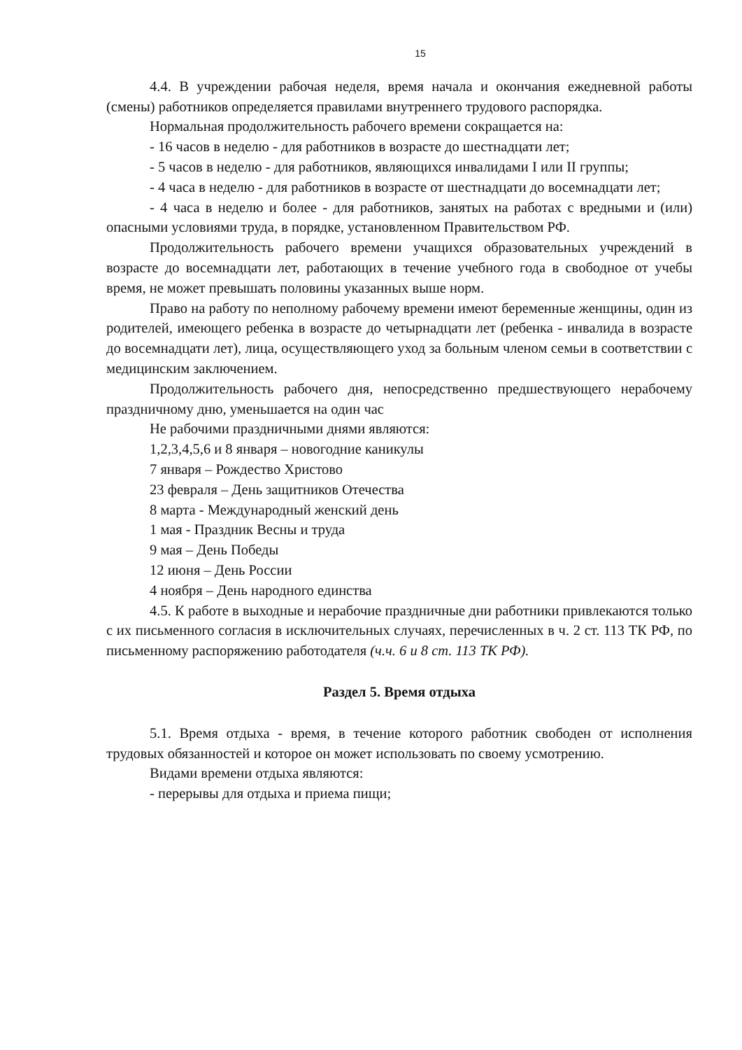15
4.4. В учреждении рабочая неделя, время начала и окончания ежедневной работы (смены) работников определяется правилами внутреннего трудового распорядка.
Нормальная продолжительность рабочего времени сокращается на:
- 16 часов в неделю - для работников в возрасте до шестнадцати лет;
- 5 часов в неделю - для работников, являющихся инвалидами I или II группы;
- 4 часа в неделю - для работников в возрасте от шестнадцати до восемнадцати лет;
- 4 часа в неделю и более - для работников, занятых на работах с вредными и (или) опасными условиями труда, в порядке, установленном Правительством РФ.
Продолжительность рабочего времени учащихся образовательных учреждений в возрасте до восемнадцати лет, работающих в течение учебного года в свободное от учебы время, не может превышать половины указанных выше норм.
Право на работу по неполному рабочему времени имеют беременные женщины, один из родителей, имеющего ребенка в возрасте до четырнадцати лет (ребенка - инвалида в возрасте до восемнадцати лет), лица, осуществляющего уход за больным членом семьи в соответствии с медицинским заключением.
Продолжительность рабочего дня, непосредственно предшествующего нерабочему праздничному дню, уменьшается на один час
Не рабочими праздничными днями являются:
1,2,3,4,5,6 и 8 января – новогодние каникулы
7 января – Рождество Христово
23 февраля – День защитников Отечества
8 марта - Международный женский день
1 мая - Праздник Весны и труда
9 мая – День Победы
12 июня – День России
4 ноября – День народного единства
4.5. К работе в выходные и нерабочие праздничные дни работники привлекаются только с их письменного согласия в исключительных случаях, перечисленных в ч. 2 ст. 113 ТК РФ, по письменному распоряжению работодателя (ч.ч. 6 и 8 ст. 113 ТК РФ).
Раздел 5. Время отдыха
5.1. Время отдыха - время, в течение которого работник свободен от исполнения трудовых обязанностей и которое он может использовать по своему усмотрению.
Видами времени отдыха являются:
- перерывы для отдыха и приема пищи;